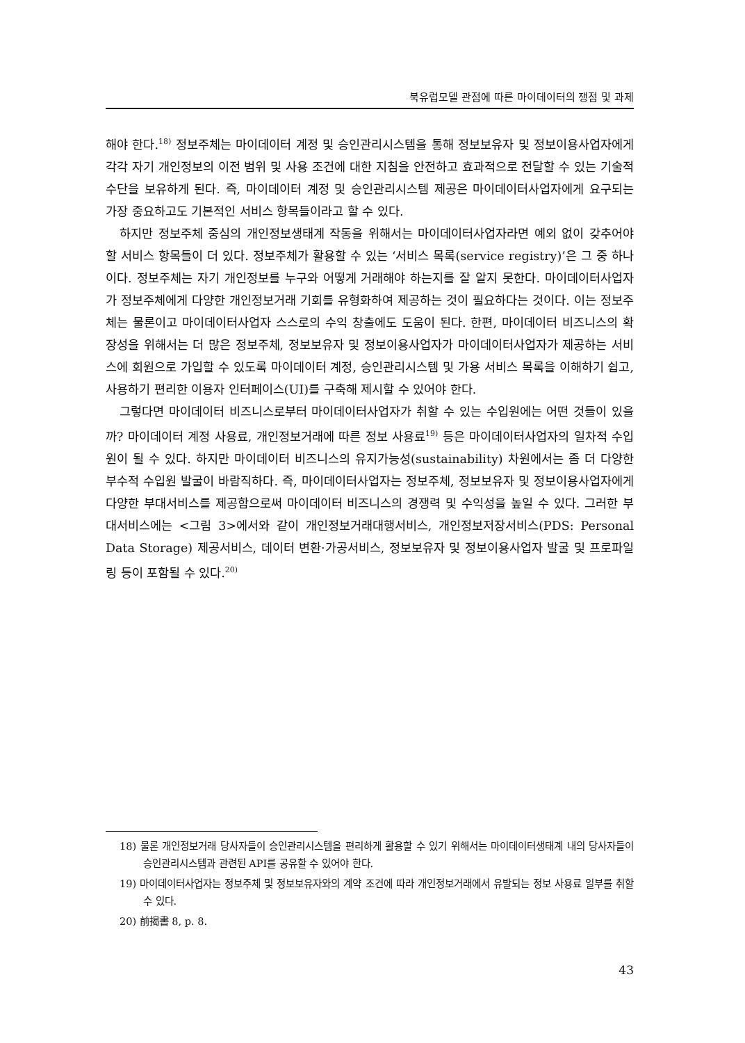북유럽모델 관점에 따른 마이데이터의 쟁점 및 과제
해야 한다.<sup>18)</sup> 정보주체는 마이데이터 계정 및 승인관리시스템을 통해 정보보유자 및 정보이용사업자에게 각각 자기 개인정보의 이전 범위 및 사용 조건에 대한 지침을 안전하고 효과적으로 전달할 수 있는 기술적 수단을 보유하게 된다. 즉, 마이데이터 계정 및 승인관리시스템 제공은 마이데이터사업자에게 요구되는 가장 중요하고도 기본적인 서비스 항목들이라고 할 수 있다.
하지만 정보주체 중심의 개인정보생태계 작동을 위해서는 마이데이터사업자라면 예외 없이 갖추어야 할 서비스 항목들이 더 있다. 정보주체가 활용할 수 있는 ‘서비스 목록(service registry)’은 그 중 하나이다. 정보주체는 자기 개인정보를 누구와 어떻게 거래해야 하는지를 잘 알지 못한다. 마이데이터사업자가 정보주체에게 다양한 개인정보거래 기회를 유형화하여 제공하는 것이 필요하다는 것이다. 이는 정보주체는 물론이고 마이데이터사업자 스스로의 수익 창출에도 도움이 된다. 한편, 마이데이터 비즈니스의 확장성을 위해서는 더 많은 정보주체, 정보보유자 및 정보이용사업자가 마이데이터사업자가 제공하는 서비스에 회원으로 가입할 수 있도록 마이데이터 계정, 승인관리시스템 및 가용 서비스 목록을 이해하기 쉽고, 사용하기 편리한 이용자 인터페이스(UI)를 구축해 제시할 수 있어야 한다.
그렇다면 마이데이터 비즈니스로부터 마이데이터사업자가 취할 수 있는 수입원에는 어떤 것들이 있을까? 마이데이터 계정 사용료, 개인정보거래에 따른 정보 사용료<sup>19)</sup> 등은 마이데이터사업자의 일차적 수입원이 될 수 있다. 하지만 마이데이터 비즈니스의 유지가능성(sustainability) 차원에서는 좀 더 다양한 부수적 수입원 발굴이 바람직하다. 즉, 마이데이터사업자는 정보주체, 정보보유자 및 정보이용사업자에게 다양한 부대서비스를 제공함으로써 마이데이터 비즈니스의 경쟁력 및 수익성을 높일 수 있다. 그러한 부대서비스에는 <그림 3>에서와 같이 개인정보거래대행서비스, 개인정보저장서비스(PDS: Personal Data Storage) 제공서비스, 데이터 변환·가공서비스, 정보보유자 및 정보이용사업자 발굴 및 프로파일링 등이 포함될 수 있다.<sup>20)</sup>
18) 물론 개인정보거래 당사자들이 승인관리시스템을 편리하게 활용할 수 있기 위해서는 마이데이터생태계 내의 당사자들이 승인관리시스템과 관련된 API를 공유할 수 있어야 한다.
19) 마이데이터사업자는 정보주체 및 정보보유자와의 계약 조건에 따라 개인정보거래에서 유발되는 정보 사용료 일부를 취할 수 있다.
20) 前揭書 8, p. 8.
43